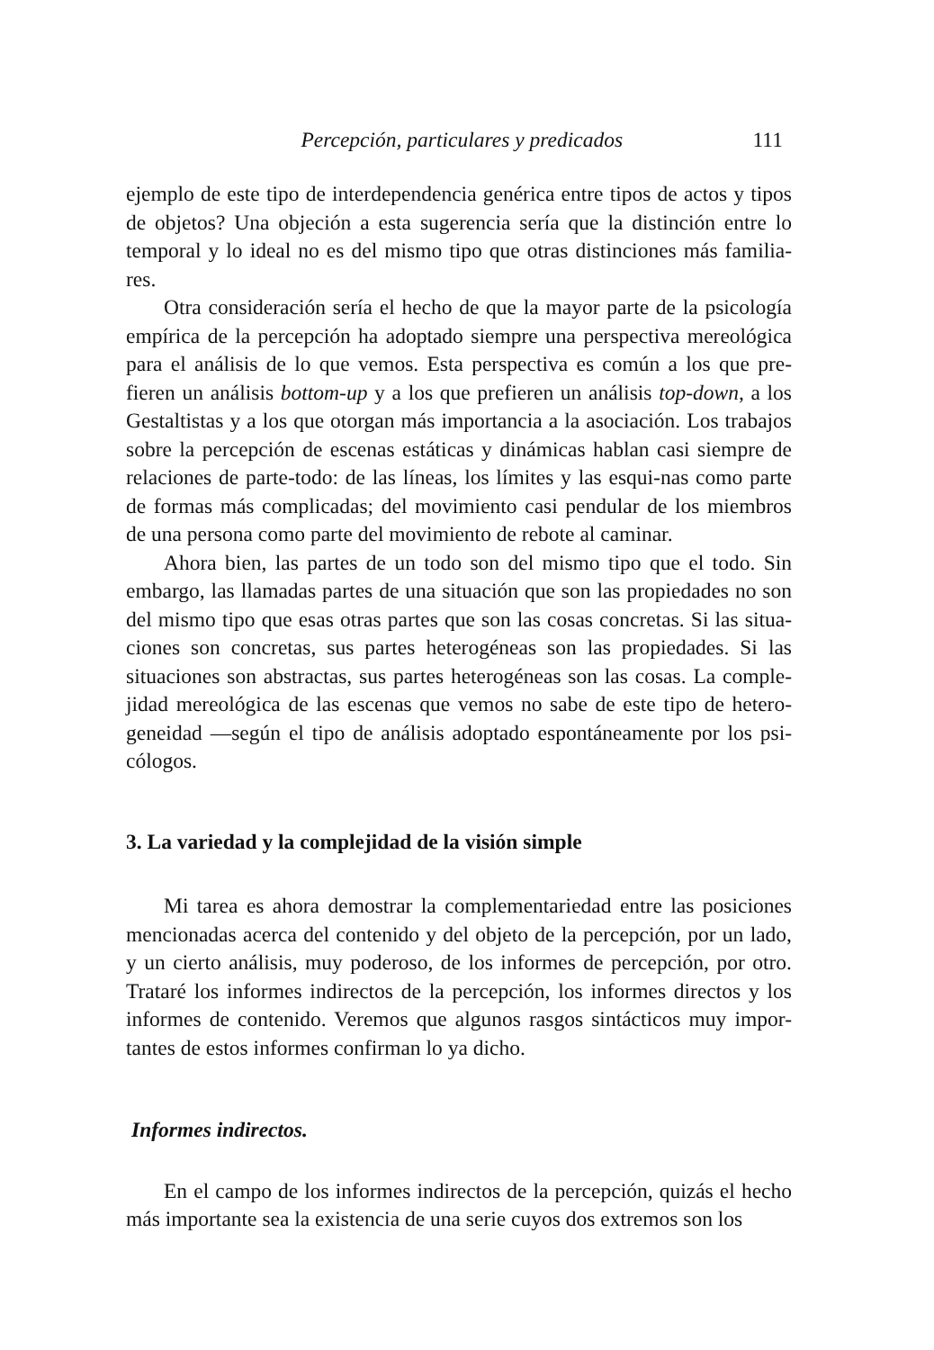Percepción, particulares y predicados 111
ejemplo de este tipo de interdependencia genérica entre tipos de actos y tipos de objetos? Una objeción a esta sugerencia sería que la distinción entre lo temporal y lo ideal no es del mismo tipo que otras distinciones más familia-res.
Otra consideración sería el hecho de que la mayor parte de la psicología empírica de la percepción ha adoptado siempre una perspectiva mereológica para el análisis de lo que vemos. Esta perspectiva es común a los que pre-fieren un análisis bottom-up y a los que prefieren un análisis top-down, a los Gestaltistas y a los que otorgan más importancia a la asociación. Los trabajos sobre la percepción de escenas estáticas y dinámicas hablan casi siempre de relaciones de parte-todo: de las líneas, los límites y las esqui-nas como parte de formas más complicadas; del movimiento casi pendular de los miembros de una persona como parte del movimiento de rebote al caminar.
Ahora bien, las partes de un todo son del mismo tipo que el todo. Sin embargo, las llamadas partes de una situación que son las propiedades no son del mismo tipo que esas otras partes que son las cosas concretas. Si las situa-ciones son concretas, sus partes heterogéneas son las propiedades. Si las situaciones son abstractas, sus partes heterogéneas son las cosas. La comple-jidad mereológica de las escenas que vemos no sabe de este tipo de hetero-geneidad —según el tipo de análisis adoptado espontáneamente por los psi-cólogos.
3. La variedad y la complejidad de la visión simple
Mi tarea es ahora demostrar la complementariedad entre las posiciones mencionadas acerca del contenido y del objeto de la percepción, por un lado, y un cierto análisis, muy poderoso, de los informes de percepción, por otro. Trataré los informes indirectos de la percepción, los informes directos y los informes de contenido. Veremos que algunos rasgos sintácticos muy impor-tantes de estos informes confirman lo ya dicho.
Informes indirectos.
En el campo de los informes indirectos de la percepción, quizás el hecho más importante sea la existencia de una serie cuyos dos extremos son los